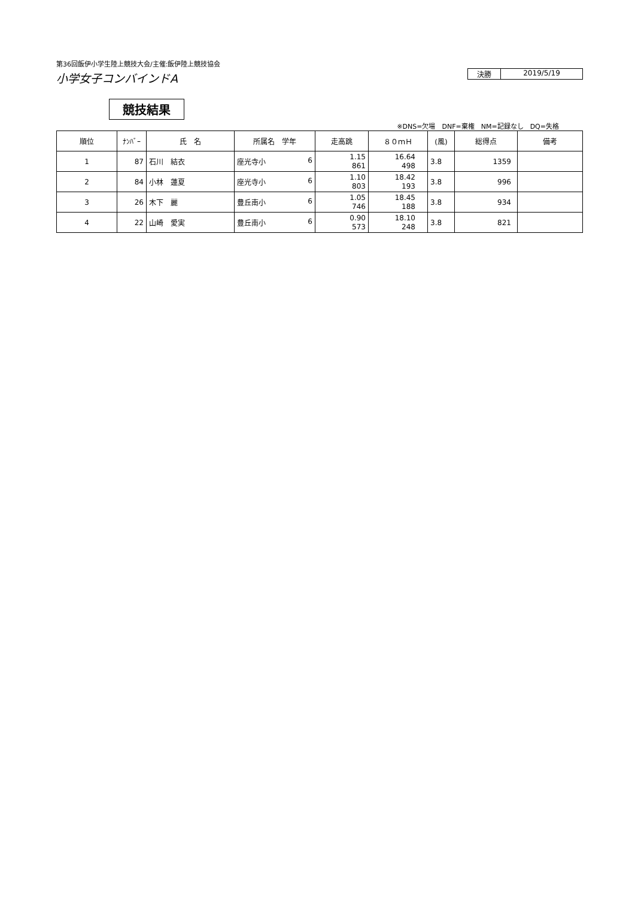第36回飯伊小学生陸上競技大会/主催:飯伊陸上競技協会
小学女子コンバインドA
決勝 2019/5/19
競技結果
※DNS=欠場　DNF=棄権　NM=記録なし　DQ=失格
| 順位 | ﾅﾝﾊﾞｰ | 氏 名 | 所属名 学年 | 走高跳 | ８０ｍＨ | (風) | 総得点 | 備考 |
| --- | --- | --- | --- | --- | --- | --- | --- | --- |
| 1 | 87 | 石川 結衣 | 座光寺小 6 | 1.15 861 | 16.64 498 | 3.8 | 1359 | |
| 2 | 84 | 小林 蓮夏 | 座光寺小 6 | 1.10 803 | 18.42 193 | 3.8 | 996 | |
| 3 | 26 | 木下 麗 | 豊丘南小 6 | 1.05 746 | 18.45 188 | 3.8 | 934 | |
| 4 | 22 | 山崎 愛実 | 豊丘南小 6 | 0.90 573 | 18.10 248 | 3.8 | 821 | |